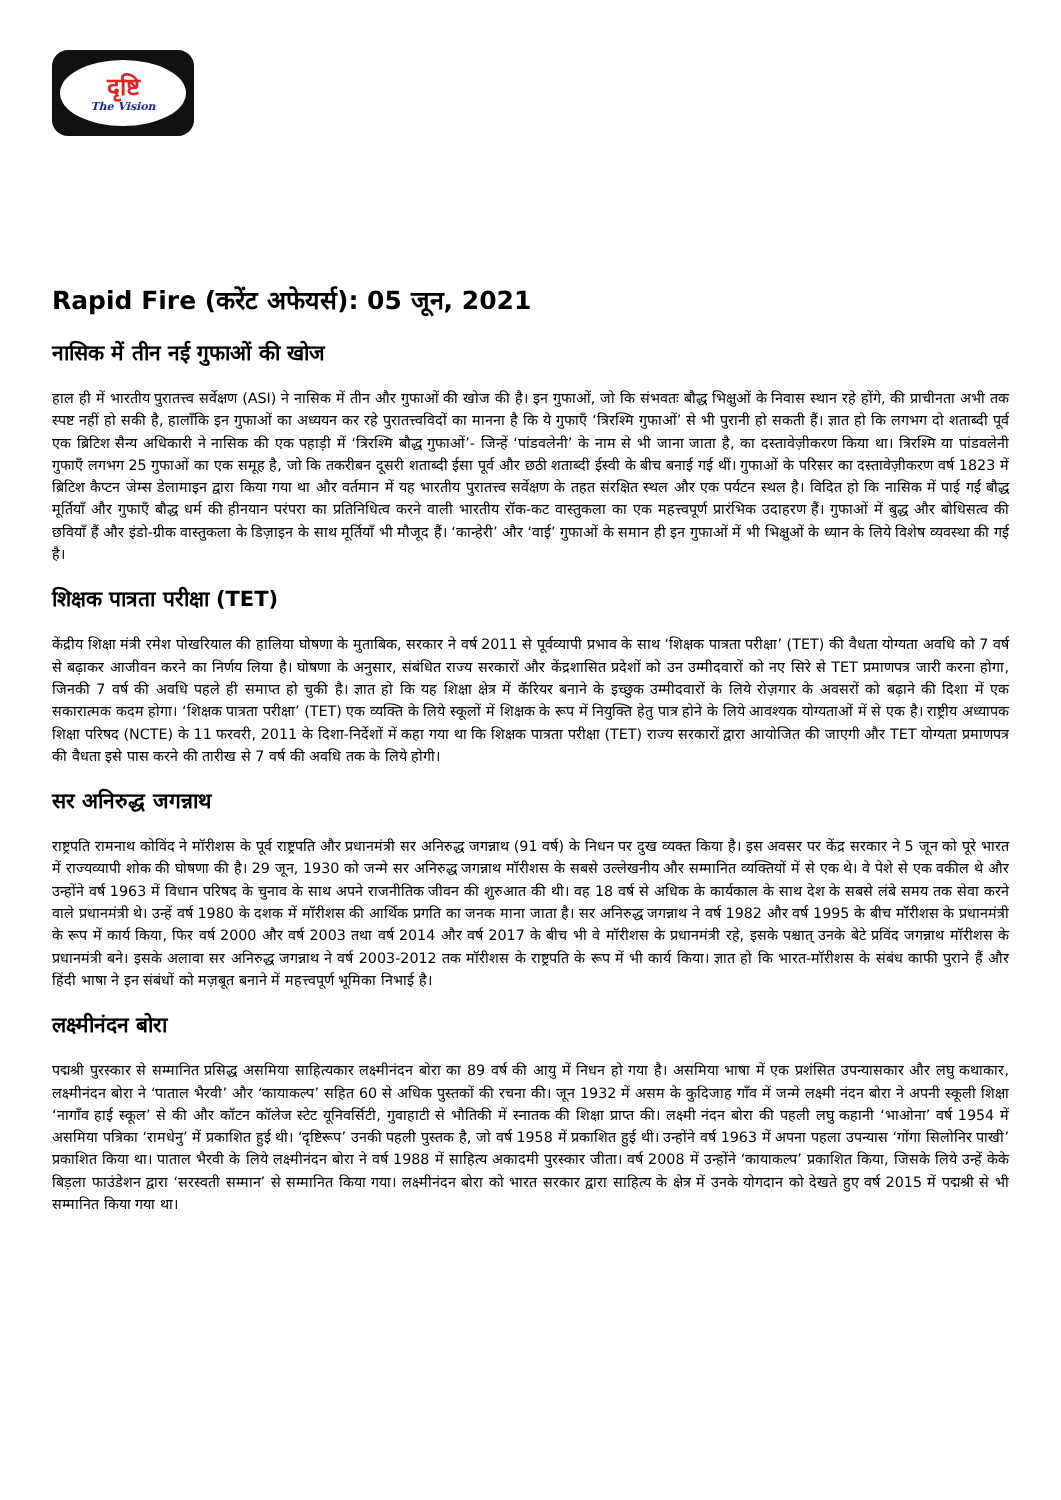दृष्टि
The Vision
Rapid Fire (करेंट अफेयर्स): 05 जून, 2021
नासिक में तीन नई गुफाओं की खोज
हाल ही में भारतीय पुरातत्त्व सर्वेक्षण (ASI) ने नासिक में तीन और गुफाओं की खोज की है। इन गुफाओं, जो कि संभवतः बौद्ध भिक्षुओं के निवास स्थान रहे होंगे, की प्राचीनता अभी तक स्पष्ट नहीं हो सकी है, हालाँकि इन गुफाओं का अध्ययन कर रहे पुरातत्त्वविदों का मानना है कि ये गुफाएँ ‘त्रिरश्मि गुफाओं’ से भी पुरानी हो सकती हैं। ज्ञात हो कि लगभग दो शताब्दी पूर्व एक ब्रिटिश सैन्य अधिकारी ने नासिक की एक पहाड़ी में ‘त्रिरश्मि बौद्ध गुफाओं’- जिन्हें ‘पांडवलेनी’ के नाम से भी जाना जाता है, का दस्तावेज़ीकरण किया था। त्रिरश्मि या पांडवलेनी गुफाएँ लगभग 25 गुफाओं का एक समूह है, जो कि तकरीबन दूसरी शताब्दी ईसा पूर्व और छठी शताब्दी ईस्वी के बीच बनाई गई थीं। गुफाओं के परिसर का दस्तावेज़ीकरण वर्ष 1823 में ब्रिटिश कैप्टन जेम्स डेलामाइन द्वारा किया गया था और वर्तमान में यह भारतीय पुरातत्त्व सर्वेक्षण के तहत संरक्षित स्थल और एक पर्यटन स्थल है। विदित हो कि नासिक में पाई गईं बौद्ध मूर्तियाँ और गुफाएँ बौद्ध धर्म की हीनयान परंपरा का प्रतिनिधित्व करने वाली भारतीय रॉक-कट वास्तुकला का एक महत्त्वपूर्ण प्रारंभिक उदाहरण हैं। गुफाओं में बुद्ध और बोधिसत्व की छवियाँ हैं और इंडो-ग्रीक वास्तुकला के डिज़ाइन के साथ मूर्तियाँ भी मौजूद हैं। ‘कान्हेरी’ और ‘वाई’ गुफाओं के समान ही इन गुफाओं में भी भिक्षुओं के ध्यान के लिये विशेष व्यवस्था की गई है।
शिक्षक पात्रता परीक्षा (TET)
केंद्रीय शिक्षा मंत्री रमेश पोखरियाल की हालिया घोषणा के मुताबिक, सरकार ने वर्ष 2011 से पूर्वव्यापी प्रभाव के साथ ‘शिक्षक पात्रता परीक्षा’ (TET) की वैधता योग्यता अवधि को 7 वर्ष से बढ़ाकर आजीवन करने का निर्णय लिया है। घोषणा के अनुसार, संबंधित राज्य सरकारों और केंद्रशासित प्रदेशों को उन उम्मीदवारों को नए सिरे से TET प्रमाणपत्र जारी करना होगा, जिनकी 7 वर्ष की अवधि पहले ही समाप्त हो चुकी है। ज्ञात हो कि यह शिक्षा क्षेत्र में कॅरियर बनाने के इच्छुक उम्मीदवारों के लिये रोज़गार के अवसरों को बढ़ाने की दिशा में एक सकारात्मक कदम होगा। ‘शिक्षक पात्रता परीक्षा’ (TET) एक व्यक्ति के लिये स्कूलों में शिक्षक के रूप में नियुक्ति हेतु पात्र होने के लिये आवश्यक योग्यताओं में से एक है। राष्ट्रीय अध्यापक शिक्षा परिषद (NCTE) के 11 फरवरी, 2011 के दिशा-निर्देशों में कहा गया था कि शिक्षक पात्रता परीक्षा (TET) राज्य सरकारों द्वारा आयोजित की जाएगी और TET योग्यता प्रमाणपत्र की वैधता इसे पास करने की तारीख से 7 वर्ष की अवधि तक के लिये होगी।
सर अनिरुद्ध जगन्नाथ
राष्ट्रपति रामनाथ कोविंद ने मॉरीशस के पूर्व राष्ट्रपति और प्रधानमंत्री सर अनिरुद्ध जगन्नाथ (91 वर्ष) के निधन पर दुख व्यक्त किया है। इस अवसर पर केंद्र सरकार ने 5 जून को पूरे भारत में राज्यव्यापी शोक की घोषणा की है। 29 जून, 1930 को जन्मे सर अनिरुद्ध जगन्नाथ मॉरीशस के सबसे उल्लेखनीय और सम्मानित व्यक्तियों में से एक थे। वे पेशे से एक वकील थे और उन्होंने वर्ष 1963 में विधान परिषद के चुनाव के साथ अपने राजनीतिक जीवन की शुरुआत की थी। वह 18 वर्ष से अधिक के कार्यकाल के साथ देश के सबसे लंबे समय तक सेवा करने वाले प्रधानमंत्री थे। उन्हें वर्ष 1980 के दशक में मॉरीशस की आर्थिक प्रगति का जनक माना जाता है। सर अनिरुद्ध जगन्नाथ ने वर्ष 1982 और वर्ष 1995 के बीच मॉरीशस के प्रधानमंत्री के रूप में कार्य किया, फिर वर्ष 2000 और वर्ष 2003 तथा वर्ष 2014 और वर्ष 2017 के बीच भी वे मॉरीशस के प्रधानमंत्री रहे, इसके पश्चात् उनके बेटे प्रविंद जगन्नाथ मॉरीशस के प्रधानमंत्री बने। इसके अलावा सर अनिरुद्ध जगन्नाथ ने वर्ष 2003-2012 तक मॉरीशस के राष्ट्रपति के रूप में भी कार्य किया। ज्ञात हो कि भारत-मॉरीशस के संबंध काफी पुराने हैं और हिंदी भाषा ने इन संबंधों को मज़बूत बनाने में महत्त्वपूर्ण भूमिका निभाई है।
लक्ष्मीनंदन बोरा
पद्मश्री पुरस्कार से सम्मानित प्रसिद्ध असमिया साहित्यकार लक्ष्मीनंदन बोरा का 89 वर्ष की आयु में निधन हो गया है। असमिया भाषा में एक प्रशंसित उपन्यासकार और लघु कथाकार, लक्ष्मीनंदन बोरा ने ‘पाताल भैरवी’ और ‘कायाकल्प’ सहित 60 से अधिक पुस्तकों की रचना की। जून 1932 में असम के कुदिजाह गाँव में जन्मे लक्ष्मी नंदन बोरा ने अपनी स्कूली शिक्षा ‘नागाँव हाई स्कूल’ से की और कॉटन कॉलेज स्टेट यूनिवर्सिटी, गुवाहाटी से भौतिकी में स्नातक की शिक्षा प्राप्त की। लक्ष्मी नंदन बोरा की पहली लघु कहानी ‘भाओना’ वर्ष 1954 में असमिया पत्रिका ‘रामधेनु’ में प्रकाशित हुई थी। ‘दृष्टिरूप’ उनकी पहली पुस्तक है, जो वर्ष 1958 में प्रकाशित हुई थी। उन्होंने वर्ष 1963 में अपना पहला उपन्यास ‘गोंगा सिलोनिर पाखी’ प्रकाशित किया था। पाताल भैरवी के लिये लक्ष्मीनंदन बोरा ने वर्ष 1988 में साहित्य अकादमी पुरस्कार जीता। वर्ष 2008 में उन्होंने ‘कायाकल्प’ प्रकाशित किया, जिसके लिये उन्हें केके बिड़ला फाउंडेशन द्वारा ‘सरस्वती सम्मान’ से सम्मानित किया गया। लक्ष्मीनंदन बोरा को भारत सरकार द्वारा साहित्य के क्षेत्र में उनके योगदान को देखते हुए वर्ष 2015 में पद्मश्री से भी सम्मानित किया गया था।